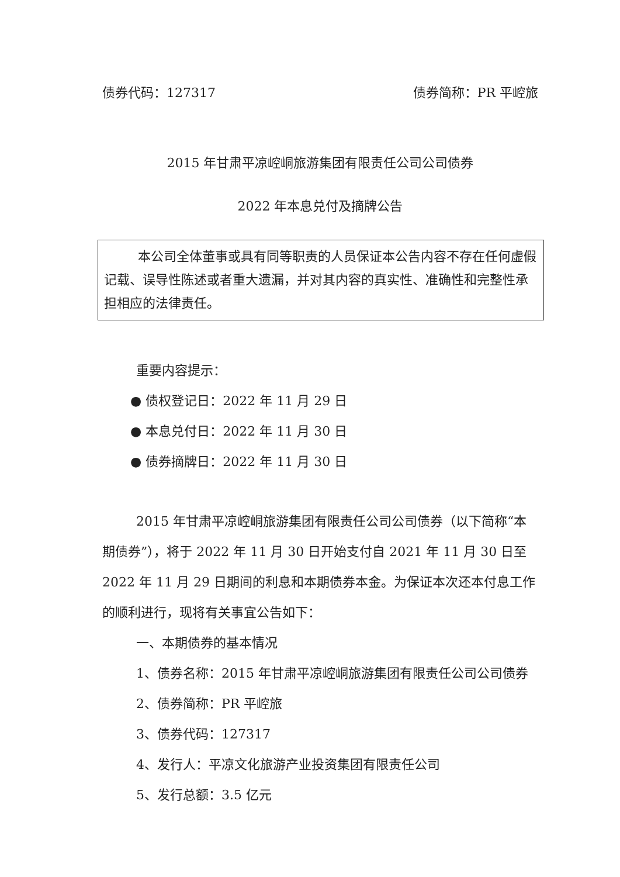债券代码：127317 债券简称：PR 平崆旅
2015 年甘肃平凉崆峒旅游集团有限责任公司公司债券
2022 年本息兑付及摘牌公告
本公司全体董事或具有同等职责的人员保证本公告内容不存在任何虚假记载、误导性陈述或者重大遗漏，并对其内容的真实性、准确性和完整性承担相应的法律责任。
重要内容提示：
● 债权登记日：2022 年 11 月 29 日
● 本息兑付日：2022 年 11 月 30 日
● 债券摘牌日：2022 年 11 月 30 日
2015 年甘肃平凉崆峒旅游集团有限责任公司公司债券（以下简称“本期债券”），将于 2022 年 11 月 30 日开始支付自 2021 年 11 月 30 日至 2022 年 11 月 29 日期间的利息和本期债券本金。为保证本次还本付息工作的顺利进行，现将有关事宜公告如下：
一、本期债券的基本情况
1、债券名称：2015 年甘肃平凉崆峒旅游集团有限责任公司公司债券
2、债券简称：PR 平崆旅
3、债券代码：127317
4、发行人：平凉文化旅游产业投资集团有限责任公司
5、发行总额：3.5 亿元